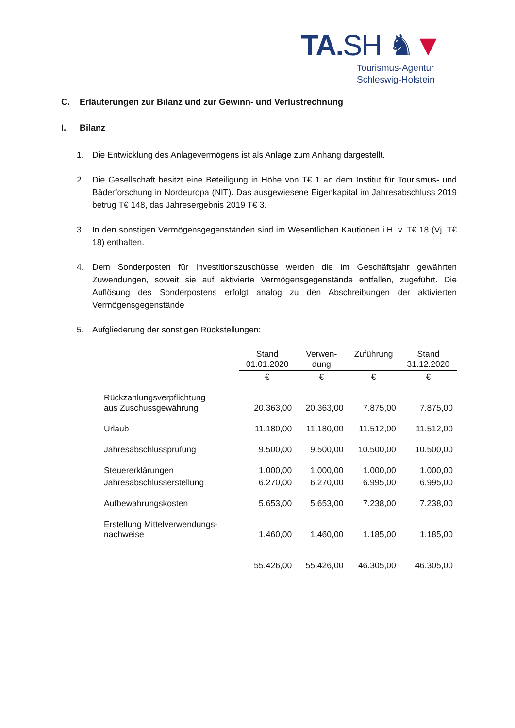TA.SH ♞▼
Tourismus-Agentur
Schleswig-Holstein
C. Erläuterungen zur Bilanz und zur Gewinn- und Verlustrechnung
I. Bilanz
1. Die Entwicklung des Anlagevermögens ist als Anlage zum Anhang dargestellt.
2. Die Gesellschaft besitzt eine Beteiligung in Höhe von T€ 1 an dem Institut für Touris­mus- und Bäderforschung in Nordeuropa (NIT). Das ausgewiesene Eigenkapital im Jahresabschluss 2019 betrug T€ 148, das Jahresergebnis 2019 T€ 3.
3. In den sonstigen Vermögensgegenständen sind im Wesentlichen Kautionen i.H. v. T€ 18 (Vj. T€ 18) enthalten.
4. Dem Sonderposten für Investitionszuschüsse werden die im Geschäftsjahr gewährten Zuwendungen, soweit sie auf aktivierte Vermögensgegenstände entfallen, zugeführt. Die Auflösung des Sonderpostens erfolgt analog zu den Abschreibungen der aktivier­ten Vermögensgegenstände
5. Aufgliederung der sonstigen Rückstellungen:
| | Stand 01.01.2020 | Verwen- dung | Zuführung | Stand 31.12.2020 |
| --- | --- | --- | --- | --- |
| | € | € | € | € |
| Rückzahlungsverpflichtung aus Zuschussgewährung | 20.363,00 | 20.363,00 | 7.875,00 | 7.875,00 |
| Urlaub | 11.180,00 | 11.180,00 | 11.512,00 | 11.512,00 |
| Jahresabschlussprüfung | 9.500,00 | 9.500,00 | 10.500,00 | 10.500,00 |
| Steuererklärungen | 1.000,00 | 1.000,00 | 1.000,00 | 1.000,00 |
| Jahresabschlusserstellung | 6.270,00 | 6.270,00 | 6.995,00 | 6.995,00 |
| Aufbewahrungskosten | 5.653,00 | 5.653,00 | 7.238,00 | 7.238,00 |
| Erstellung Mittelverwendungs- nachweise | 1.460,00 | 1.460,00 | 1.185,00 | 1.185,00 |
| | 55.426,00 | 55.426,00 | 46.305,00 | 46.305,00 |